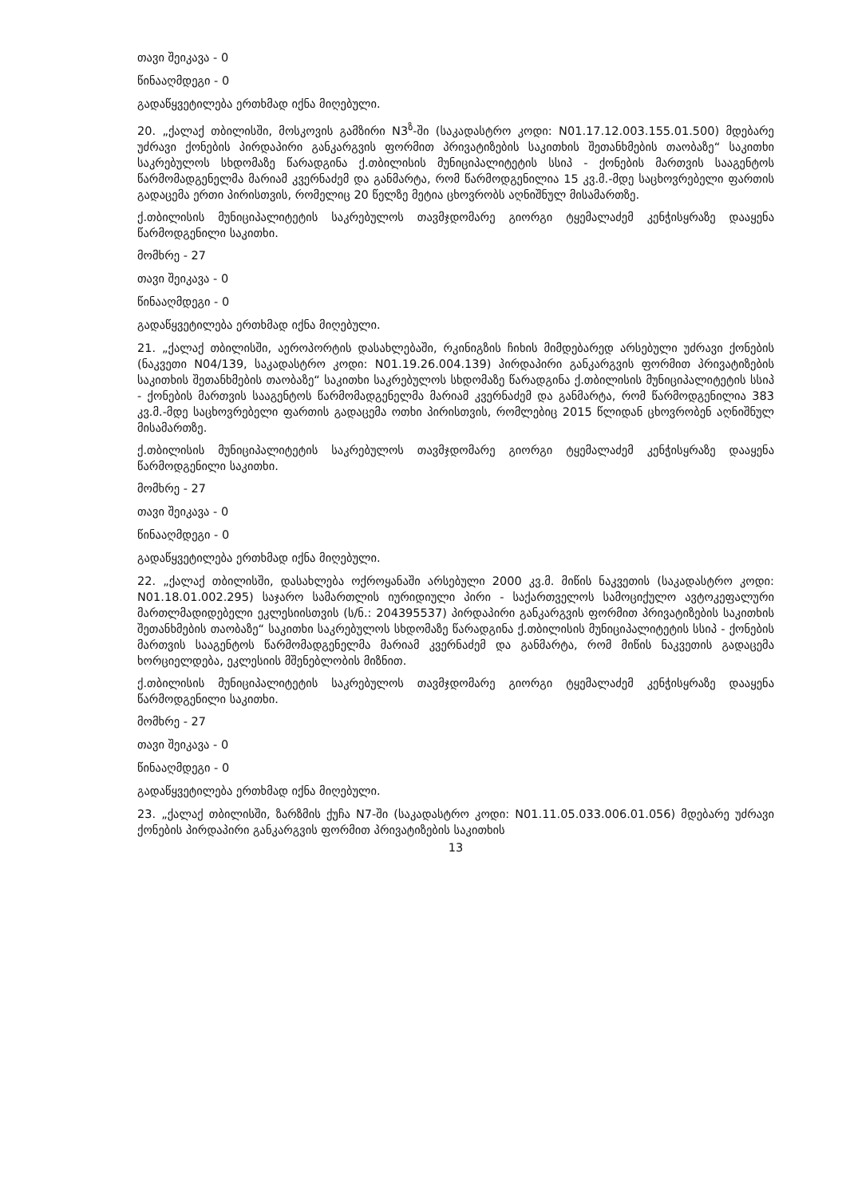თავი შეიკავა - 0
წინააღმდეგი - 0
გადაწყვეტილება ერთხმად იქნა მიღებული.
20. „ქალაქ თბილისში, მოსკოვის გამზირი N3<sup>ზ</sup>-ში (საკადასტრო კოდი: N01.17.12.003.155.01.500) მდებარე უძრავი ქონების პირდაპირი განკარგვის ფორმით პრივატიზების საკითხის შეთანხმების თაობაზე“ საკითხი საკრებულოს სხდომაზე წარადგინა ქ.თბილისის მუნიციპალიტეტის სსიპ - ქონების მართვის სააგენტოს წარმომადგენელმა მარიამ კვერნაძემ და განმარტა, რომ წარმოდგენილია 15 კვ.მ.-მდე საცხოვრებელი ფართის გადაცემა ერთი პირისთვის, რომელიც 20 წელზე მეტია ცხოვრობს აღნიშნულ მისამართზე.
ქ.თბილისის მუნიციპალიტეტის საკრებულოს თავმჯდომარე გიორგი ტყემალაძემ კენჭისყრაზე დააყენა წარმოდგენილი საკითხი.
მომხრე - 27
თავი შეიკავა - 0
წინააღმდეგი - 0
გადაწყვეტილება ერთხმად იქნა მიღებული.
21. „ქალაქ თბილისში, აეროპორტის დასახლებაში, რკინიგზის ჩიხის მიმდებარედ არსებული უძრავი ქონების (ნაკვეთი N04/139, საკადასტრო კოდი: N01.19.26.004.139) პირდაპირი განკარგვის ფორმით პრივატიზების საკითხის შეთანხმების თაობაზე“ საკითხი საკრებულოს სხდომაზე წარადგინა ქ.თბილისის მუნიციპალიტეტის სსიპ - ქონების მართვის სააგენტოს წარმომადგენელმა მარიამ კვერნაძემ და განმარტა, რომ წარმოდგენილია 383 კვ.მ.-მდე საცხოვრებელი ფართის გადაცემა ოთხი პირისთვის, რომლებიც 2015 წლიდან ცხოვრობენ აღნიშნულ მისამართზე.
ქ.თბილისის მუნიციპალიტეტის საკრებულოს თავმჯდომარე გიორგი ტყემალაძემ კენჭისყრაზე დააყენა წარმოდგენილი საკითხი.
მომხრე - 27
თავი შეიკავა - 0
წინააღმდეგი - 0
გადაწყვეტილება ერთხმად იქნა მიღებული.
22. „ქალაქ თბილისში, დასახლება ოქროყანაში არსებული 2000 კვ.მ. მიწის ნაკვეთის (საკადასტრო კოდი: N01.18.01.002.295) საჯარო სამართლის იურიდიული პირი - საქართველოს სამოციქულო ავტოკეფალური მართლმადიდებელი ეკლესიისთვის (ს/ნ.: 204395537) პირდაპირი განკარგვის ფორმით პრივატიზების საკითხის შეთანხმების თაობაზე“ საკითხი საკრებულოს სხდომაზე წარადგინა ქ.თბილისის მუნიციპალიტეტის სსიპ - ქონების მართვის სააგენტოს წარმომადგენელმა მარიამ კვერნაძემ და განმარტა, რომ მიწის ნაკვეთის გადაცემა ხორციელდება, ეკლესიის მშენებლობის მიზნით.
ქ.თბილისის მუნიციპალიტეტის საკრებულოს თავმჯდომარე გიორგი ტყემალაძემ კენჭისყრაზე დააყენა წარმოდგენილი საკითხი.
მომხრე - 27
თავი შეიკავა - 0
წინააღმდეგი - 0
გადაწყვეტილება ერთხმად იქნა მიღებული.
23. „ქალაქ თბილისში, ზარზმის ქუჩა N7-ში (საკადასტრო კოდი: N01.11.05.033.006.01.056) მდებარე უძრავი ქონების პირდაპირი განკარგვის ფორმით პრივატიზების საკითხის
13